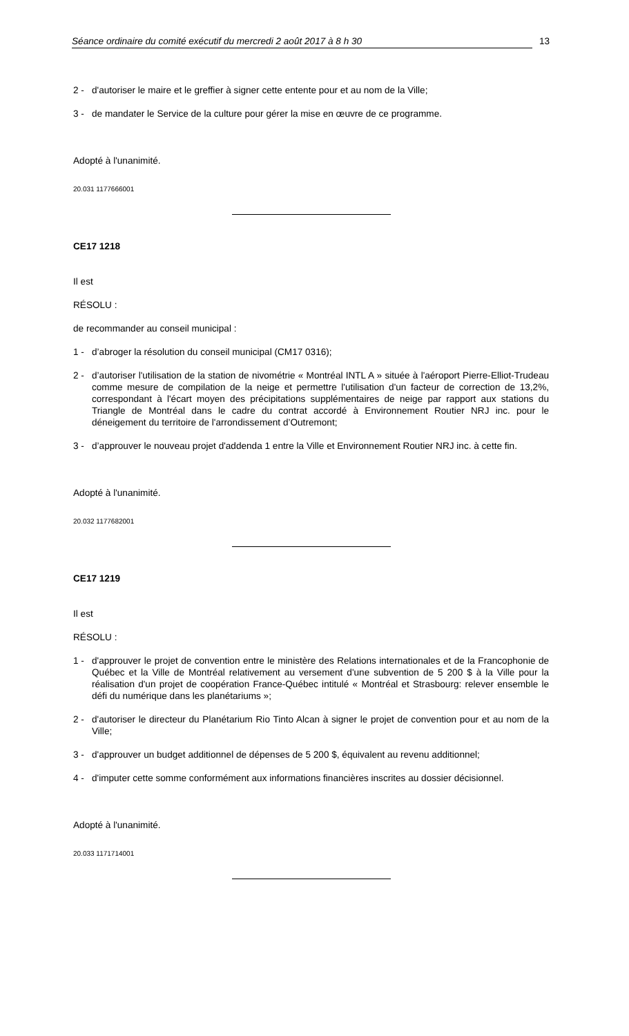Séance ordinaire du comité exécutif du mercredi 2 août 2017 à 8 h 30 13
2 - d'autoriser le maire et le greffier à signer cette entente pour et au nom de la Ville;
3 - de mandater le Service de la culture pour gérer la mise en œuvre de ce programme.
Adopté à l'unanimité.
20.031 1177666001
CE17 1218
Il est
RÉSOLU :
de recommander au conseil municipal :
1 - d’abroger la résolution du conseil municipal (CM17 0316);
2 - d’autoriser l'utilisation de la station de nivométrie « Montréal INTL A » située à l'aéroport Pierre-Elliot-Trudeau comme mesure de compilation de la neige et permettre l'utilisation d'un facteur de correction de 13,2%, correspondant à l'écart moyen des précipitations supplémentaires de neige par rapport aux stations du Triangle de Montréal dans le cadre du contrat accordé à Environnement Routier NRJ inc. pour le déneigement du territoire de l'arrondissement d’Outremont;
3 - d’approuver le nouveau projet d'addenda 1 entre la Ville et Environnement Routier NRJ inc. à cette fin.
Adopté à l'unanimité.
20.032 1177682001
CE17 1219
Il est
RÉSOLU :
1 - d'approuver le projet de convention entre le ministère des Relations internationales et de la Francophonie de Québec et la Ville de Montréal relativement au versement d'une subvention de 5 200 $ à la Ville pour la réalisation d'un projet de coopération France-Québec intitulé « Montréal et Strasbourg: relever ensemble le défi du numérique dans les planétariums »;
2 - d'autoriser le directeur du Planétarium Rio Tinto Alcan à signer le projet de convention pour et au nom de la Ville;
3 - d'approuver un budget additionnel de dépenses de 5 200 $, équivalent au revenu additionnel;
4 - d'imputer cette somme conformément aux informations financières inscrites au dossier décisionnel.
Adopté à l'unanimité.
20.033 1171714001